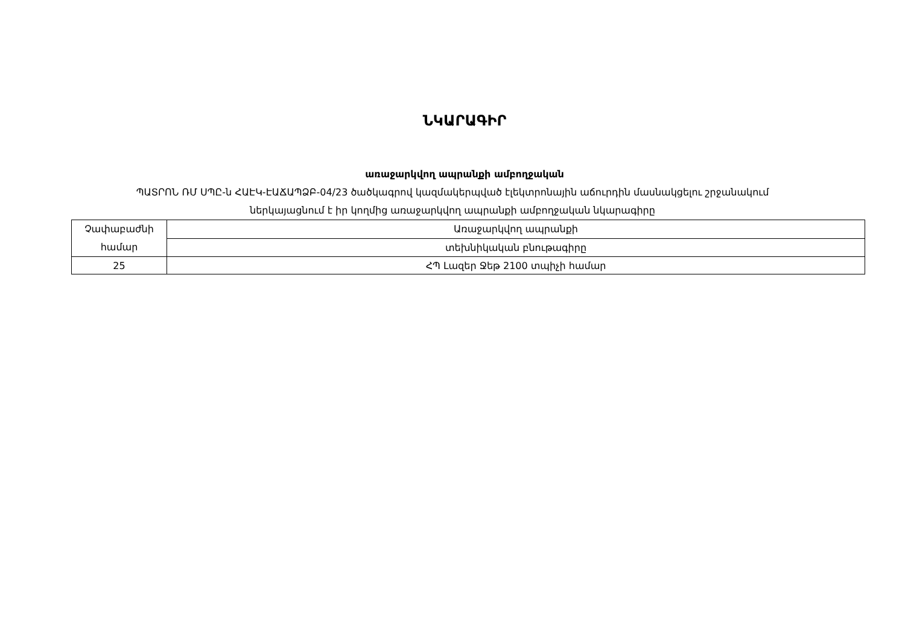ՆԿԱՐԱԳԻՐ
առաջարկվող ապրանքի ամբողջական
ՊԱՏՐՈՆ ՌՄ ՍՊԸ-ն ՀԱԷԿ-ԷԱՃԱՊՁԲ-04/23 ծածկագրով կազմակերպված էլեկտրոնային աճուրդին մասնակցելու շրջանակում
ներկայացնում է իր կողմից առաջարկվող ապրանքի ամբողջական նկարագիրը
| Չափաբաժնի համար | Առաջարկվող ապրանքի |
| | տեխնիկական բնութագիրը |
| 25 | ՀՊ Լազեր Ջեթ 2100 տպիչի համար |